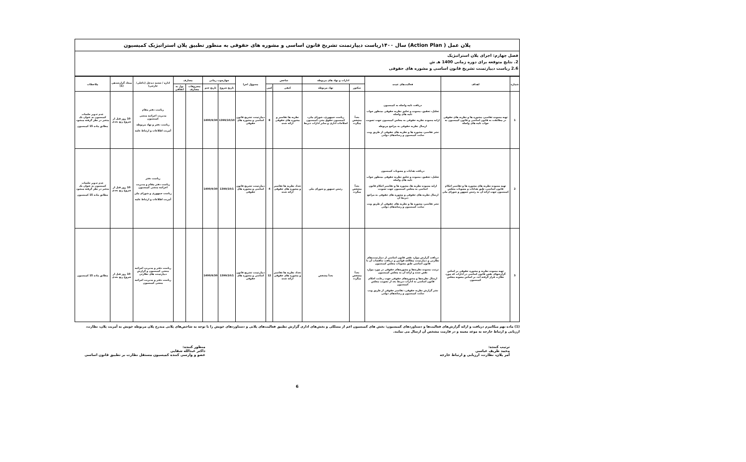پلان عمل ( Action Plan) سال ۱۴۰۰ریاست دیپارتمنت تشریح قانون اساسی و مشوره های حقوقی به منظور تطبیق پلان استراتیژیک کمیسیون
فصل چهارم: اجرای پلان استراتیژیک
2. نتایج متوقعه برای دوره زمانی 1400 هـ ش
2.6 ریاست دیپارتمنت تشریح قانون اساسی و مشوره های حقوقی
| شماره | اهداف | فعالیت‌های عمده | ادارات و نهاد های مربوطه | | شاخص | | مسوؤل اجرا | چهارچوب زمانی | | مصارف | | اداره / شعبه ذیدخل (داخلی/خارجی) | میعاد گزارشدهی (1) | ملاحظات |
| --- | --- | --- | --- | --- | --- | --- | --- | --- | --- | --- | --- | --- | --- | --- |
| | | | سکتور | نهاد مربوطه | کیفی | کمی | | تاریخ شروع | تاریخ ختم | مصروفات مصارف | پول به اتفاقی | | | |
| 1 | تهیه مسوده تفاسیر، مشوره ها و نظریه های حقوقی در مطابقت به قانون اساسی و قانون کمیسیون به جواب نامه های واصله | دریافت نامه واصله به کمیسیون تحلیل، تحقیق، مسوده و تعلیق نظریه حقوقی بمنظور جواب نامه های واصله ارایه مسوده نظریه حقوقی به مجلس کمیسیون جهت تصویب ارسال نظریه حقوقی به مراجع مربوطه نشر تفاسیر، مشوره ها و نظریه های حقوقی از طریق ویب سایت کمیسیون و رسانه‌های دولتی | بعداً مشخص میگردد | ریاست جمهوری، شورای ملی، کمیسیون حقوق بشر، کمیسیون اصلاحات اداری و سایر ادارات ذیربط | نظریه ها تفاسیر و مشوره های حقوقی ارائه شده | 8 | دیپارتمنت تشریح قانون اساسی و مشوره های حقوقی | 1399/10/10 | 1400/9/30 | | | ریاست دفتر مقام مدیریت اجرائیه منشی کمیسیون ریاست دفتر و نهاد مربوطه آمریت اطلاعات و ارتباط عامه | 10 روز قبل از شروع ربع بعدی | عدم تدویر جلسات کمیسیون به عنوان یک متغیر در نظر گرفته میشود مطابق ماده 15 کمیسیون |
| 2 | تهیه مسوده نظریه های مشوره ها و تفاسیر احکام قانون اساسی، طبق هدایات و مصوبات مجلس کمیسیون جهت ارائه آن به رئیس جمهور و شورای ملی | دریافت هدایات و مصوبات کمیسیون تحلیل، تحقیق، مسوده و تعلیق نظریه حقوقی بمنظور جواب نامه های واصله ارایه مسوده نظریه ها، مشوره ها و تفاسیر احکام قانون اساسی به مجلس کمیسیون جهت تصویب ارسال نظریه های حقوقی و مشوره های حقوقی به مراجع ذیربط آن نشر تفاسیر، مشوره ها و نظریه های حقوقی از طریق ویب سایت کمیسیون و رسانه‌های دولتی | بعداً مشخص میگردد | رئیس جمهور و شورای ملی | تعداد نظریه ها تفاسیر و مشوره های حقوقی ارائه شده | 4 | دیپارتمنت تشریح قانون اساسی و مشوره های حقوقی | 1399/10/1 | 1400/9/30 | | | ریاست دفتر ریاست دفتر مقام و مدیریت اجرائیه منشی کمیسیون ریاست جمهوری و شورای ملی آمریت اطلاعات و ارتباط عامه | 10 روز قبل از شروع ربع بعدی | عدم تدویر جلسات کمیسیون به عنوان یک متغیر در نظر گرفته میشود مطابق ماده 15 کمیسیون |
| 3 | تهیه مسوده نظریه و مشوره حقوقی بر اساس گزارشهای نقض قانون اساسی در ادارات که مورد نظارت قرار گرفته اند، بر اساس مصوبه مجلس کمیسیون | دریافت گزارش موارد نقض قانون اساسی از دیپارتمنت‌های نظارتی و دیپارتمنت مطالعه قوانین و دریافت تناقضات آن با قانون اساسی طبق مصوبات مجلس کمیسیون ترتیب مسوده نظریه‌ها و مشوره‌های حقوقی در مورد موارد نقض شده و ارائه آن به مجلس کمیسیون ارسال نظریه‌ها و مشوره‌های حقوقی جهت رعایت احکام قانون اساسی به ادارات ذیربط بعد از تصویب مجلس کمیسیون نشر گزارش نظریه حقوقی، تفاسیر حقوقی از طریق ویب سایت کمیسیون و رسانه‌های دولتی | بعداً مشخص میگردد | بعداً مشخص | تعداد نظریه ها تفاسیر و مشوره های حقوقی ارائه شده | 12 | دیپارتمنت تشریح قانون اساسی و مشوره های حقوقی | 1399/10/1 | 1400/9/30 | | | ریاست دفتر و مدیریت اجرائیه منشی کمیسیون و گزارش دیپارتمنت های نظارتی ریاست دفتر و مدیریت اجرائیه منشی کمیسیون | 10 روز قبل از شروع ربع بعدی | مطابق ماده 15 کمیسیون |
(1) ماده نهم میکانیزم دریافت و ارائه گزارش‌های فعالیت‌ها و دستاوردهای کمیسیون: بخش های کمیسیون اعم از مسلکی و بخش‌های اداری گزارش تطبیق فعالیت‌های پلانی و دستاوردهای خویش را با توجه به شاخص‌های پلانی مندرج پلان مربوطه خویش به آمریت پلان، نظارت، ارزیابی و ارتباط خارجه به موعد معینه و در فارمت مشخص آن ارسال می نمایند.
ترتیب کننده:
محمد ظریف عباسی
آمر پلان، نظارت، ارزیابی و ارتباط خارجه
منظور کننده:
داکتر عبدالله شفایی
عضو و وارسی کننده کمیسیون مستقل نظارت بر تطبیق قانون اساسی
6